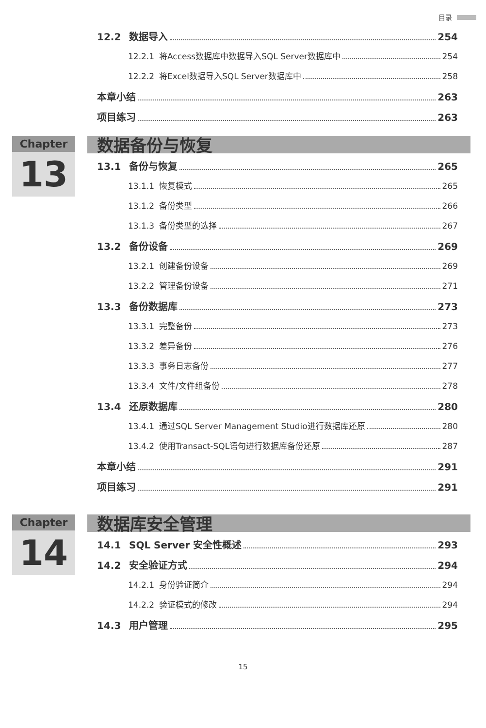目录
12.2 数据导入 254
12.2.1 将Access数据库中数据导入SQL Server数据库中 254
12.2.2 将Excel数据导入SQL Server数据库中 258
本章小结 263
项目练习 263
Chapter
13
数据备份与恢复
13.1 备份与恢复 265
13.1.1 恢复模式 265
13.1.2 备份类型 266
13.1.3 备份类型的选择 267
13.2 备份设备 269
13.2.1 创建备份设备 269
13.2.2 管理备份设备 271
13.3 备份数据库 273
13.3.1 完整备份 273
13.3.2 差异备份 276
13.3.3 事务日志备份 277
13.3.4 文件/文件组备份 278
13.4 还原数据库 280
13.4.1 通过SQL Server Management Studio进行数据库还原 280
13.4.2 使用Transact-SQL语句进行数据库备份还原 287
本章小结 291
项目练习 291
Chapter
14
数据库安全管理
14.1 SQL Server 安全性概述 293
14.2 安全验证方式 294
14.2.1 身份验证简介 294
14.2.2 验证模式的修改 294
14.3 用户管理 295
15